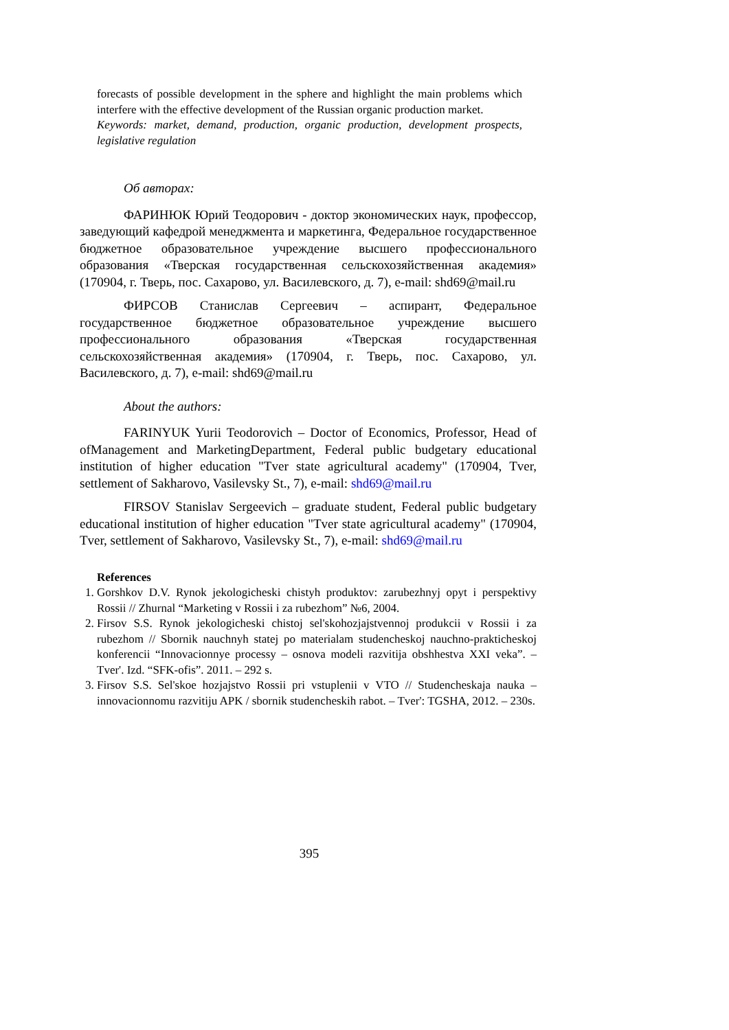forecasts of possible development in the sphere and highlight the main problems which interfere with the effective development of the Russian organic production market.
Keywords: market, demand, production, organic production, development prospects, legislative regulation
Об авторах:
ФАРИНЮК Юрий Теодорович - доктор экономических наук, профессор, заведующий кафедрой менеджмента и маркетинга, Федеральное государственное бюджетное образовательное учреждение высшего профессионального образования «Тверская государственная сельскохозяйственная академия» (170904, г. Тверь, пос. Сахарово, ул. Василевского, д. 7), e-mail: shd69@mail.ru
ФИРСОВ Станислав Сергеевич – аспирант, Федеральное государственное бюджетное образовательное учреждение высшего профессионального образования «Тверская государственная сельскохозяйственная академия» (170904, г. Тверь, пос. Сахарово, ул. Василевского, д. 7), e-mail: shd69@mail.ru
About the authors:
FARINYUK Yurii Teodorovich – Doctor of Economics, Professor, Head of ofManagement and MarketingDepartment, Federal public budgetary educational institution of higher education "Tver state agricultural academy" (170904, Tver, settlement of Sakharovo, Vasilevsky St., 7), e-mail: shd69@mail.ru
FIRSOV Stanislav Sergeevich – graduate student, Federal public budgetary educational institution of higher education "Tver state agricultural academy" (170904, Tver, settlement of Sakharovo, Vasilevsky St., 7), e-mail: shd69@mail.ru
References
1. Gorshkov D.V. Rynok jekologicheski chistyh produktov: zarubezhnyj opyt i perspektivy Rossii // Zhurnal “Marketing v Rossii i za rubezhom” №6, 2004.
2. Firsov S.S. Rynok jekologicheski chistoj sel'skohozjajstvennoj produkcii v Rossii i za rubezhom // Sbornik nauchnyh statej po materialam studencheskoj nauchno-prakticheskoj konferencii “Innovacionnye processy – osnova modeli razvitija obshhestva XXI veka”. – Tver'. Izd. “SFK-ofis”. 2011. – 292 s.
3. Firsov S.S. Sel'skoe hozjajstvo Rossii pri vstuplenii v VTO // Studencheskaja nauka – innovacionnomu razvitiju APK / sbornik studencheskih rabot. – Tver': TGSHA, 2012. – 230s.
395